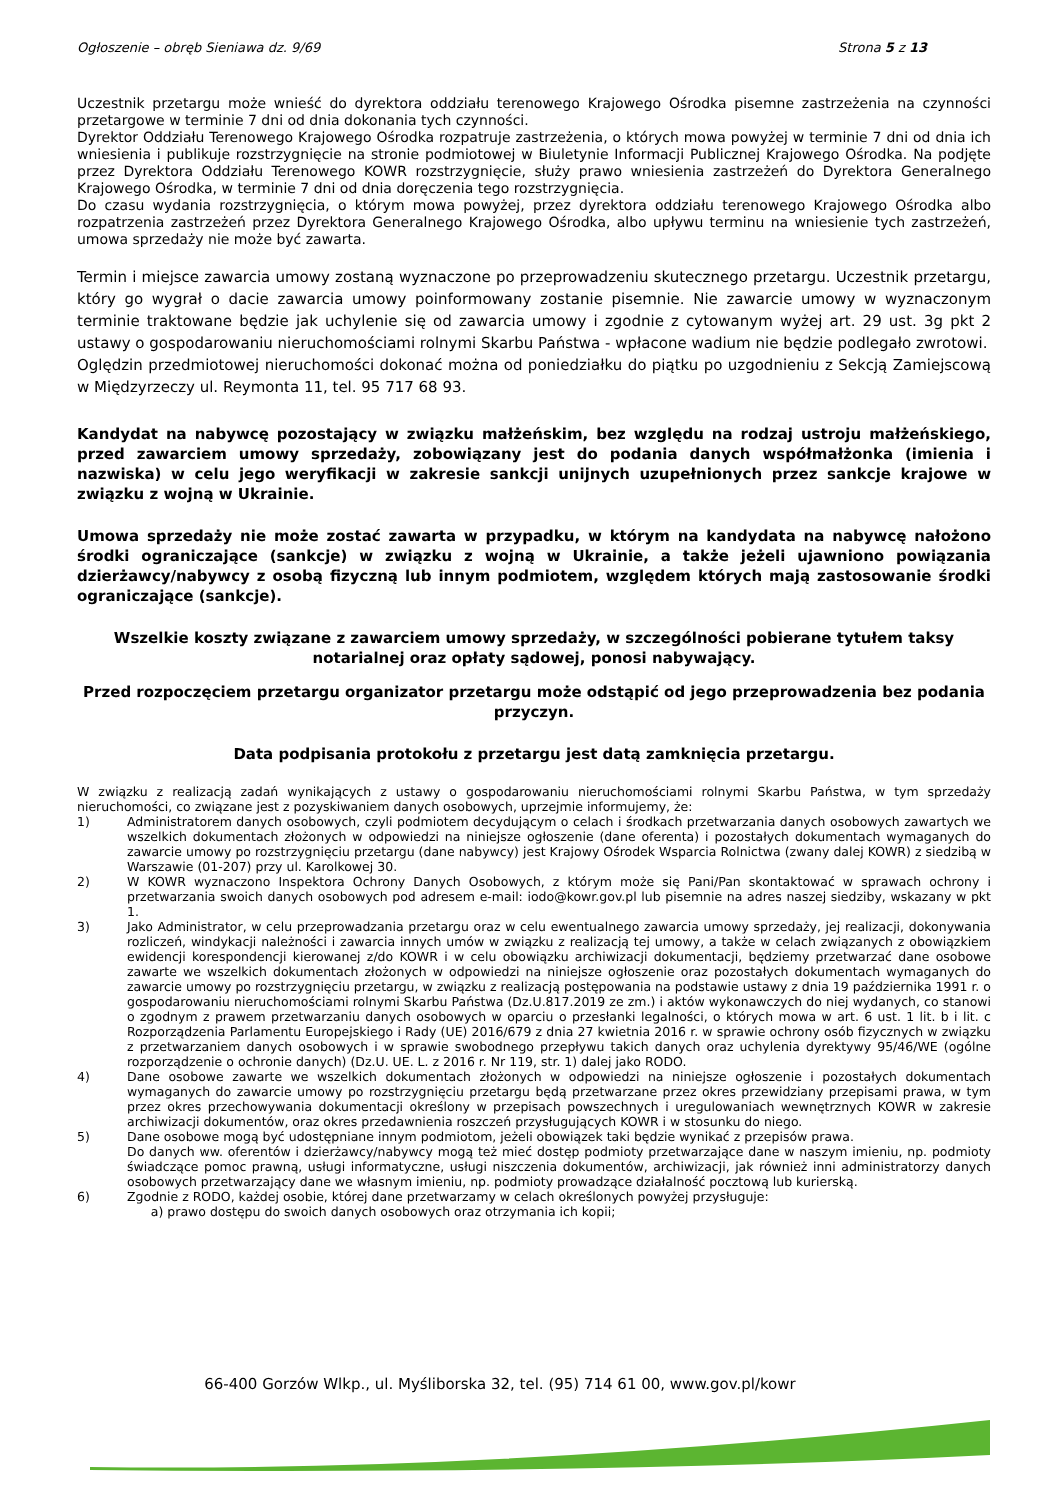Ogłoszenie – obręb Sieniawa dz. 9/69 Strona 5 z 13
Uczestnik przetargu może wnieść do dyrektora oddziału terenowego Krajowego Ośrodka pisemne zastrzeżenia na czynności przetargowe w terminie 7 dni od dnia dokonania tych czynności.
Dyrektor Oddziału Terenowego Krajowego Ośrodka rozpatruje zastrzeżenia, o których mowa powyżej w terminie 7 dni od dnia ich wniesienia i publikuje rozstrzygnięcie na stronie podmiotowej w Biuletynie Informacji Publicznej Krajowego Ośrodka. Na podjęte przez Dyrektora Oddziału Terenowego KOWR rozstrzygnięcie, służy prawo wniesienia zastrzeżeń do Dyrektora Generalnego Krajowego Ośrodka, w terminie 7 dni od dnia doręczenia tego rozstrzygnięcia.
Do czasu wydania rozstrzygnięcia, o którym mowa powyżej, przez dyrektora oddziału terenowego Krajowego Ośrodka albo rozpatrzenia zastrzeżeń przez Dyrektora Generalnego Krajowego Ośrodka, albo upływu terminu na wniesienie tych zastrzeżeń, umowa sprzedaży nie może być zawarta.
Termin i miejsce zawarcia umowy zostaną wyznaczone po przeprowadzeniu skutecznego przetargu. Uczestnik przetargu, który go wygrał o dacie zawarcia umowy poinformowany zostanie pisemnie. Nie zawarcie umowy w wyznaczonym terminie traktowane będzie jak uchylenie się od zawarcia umowy i zgodnie z cytowanym wyżej art. 29 ust. 3g pkt 2 ustawy o gospodarowaniu nieruchomościami rolnymi Skarbu Państwa - wpłacone wadium nie będzie podlegało zwrotowi.
Oględzin przedmiotowej nieruchomości dokonać można od poniedziałku do piątku po uzgodnieniu z Sekcją Zamiejscową w Międzyrzeczy ul. Reymonta 11, tel. 95 717 68 93.
Kandydat na nabywcę pozostający w związku małżeńskim, bez względu na rodzaj ustroju małżeńskiego, przed zawarciem umowy sprzedaży, zobowiązany jest do podania danych współmałżonka (imienia i nazwiska) w celu jego weryfikacji w zakresie sankcji unijnych uzupełnionych przez sankcje krajowe w związku z wojną w Ukrainie.
Umowa sprzedaży nie może zostać zawarta w przypadku, w którym na kandydata na nabywcę nałożono środki ograniczające (sankcje) w związku z wojną w Ukrainie, a także jeżeli ujawniono powiązania dzierżawcy/nabywcy z osobą fizyczną lub innym podmiotem, względem których mają zastosowanie środki ograniczające (sankcje).
Wszelkie koszty związane z zawarciem umowy sprzedaży, w szczególności pobierane tytułem taksy notarialnej oraz opłaty sądowej, ponosi nabywający.
Przed rozpoczęciem przetargu organizator przetargu może odstąpić od jego przeprowadzenia bez podania przyczyn.
Data podpisania protokołu z przetargu jest datą zamknięcia przetargu.
W związku z realizacją zadań wynikających z ustawy o gospodarowaniu nieruchomościami rolnymi Skarbu Państwa, w tym sprzedaży nieruchomości, co związane jest z pozyskiwaniem danych osobowych, uprzejmie informujemy, że:
1) Administratorem danych osobowych, czyli podmiotem decydującym o celach i środkach przetwarzania danych osobowych zawartych we wszelkich dokumentach złożonych w odpowiedzi na niniejsze ogłoszenie (dane oferenta) i pozostałych dokumentach wymaganych do zawarcie umowy po rozstrzygnięciu przetargu (dane nabywcy) jest Krajowy Ośrodek Wsparcia Rolnictwa (zwany dalej KOWR) z siedzibą w Warszawie (01-207) przy ul. Karolkowej 30.
2) W KOWR wyznaczono Inspektora Ochrony Danych Osobowych, z którym może się Pani/Pan skontaktować w sprawach ochrony i przetwarzania swoich danych osobowych pod adresem e-mail: iodo@kowr.gov.pl lub pisemnie na adres naszej siedziby, wskazany w pkt 1.
3) Jako Administrator, w celu przeprowadzania przetargu oraz w celu ewentualnego zawarcia umowy sprzedaży, jej realizacji, dokonywania rozliczeń, windykacji należności i zawarcia innych umów w związku z realizacją tej umowy, a także w celach związanych z obowiązkiem ewidencji korespondencji kierowanej z/do KOWR i w celu obowiązku archiwizacji dokumentacji, będziemy przetwarzać dane osobowe zawarte we wszelkich dokumentach złożonych w odpowiedzi na niniejsze ogłoszenie oraz pozostałych dokumentach wymaganych do zawarcie umowy po rozstrzygnięciu przetargu, w związku z realizacją postępowania na podstawie ustawy z dnia 19 października 1991 r. o gospodarowaniu nieruchomościami rolnymi Skarbu Państwa (Dz.U.817.2019 ze zm.) i aktów wykonawczych do niej wydanych, co stanowi o zgodnym z prawem przetwarzaniu danych osobowych w oparciu o przesłanki legalności, o których mowa w art. 6 ust. 1 lit. b i lit. c Rozporządzenia Parlamentu Europejskiego i Rady (UE) 2016/679 z dnia 27 kwietnia 2016 r. w sprawie ochrony osób fizycznych w związku z przetwarzaniem danych osobowych i w sprawie swobodnego przepływu takich danych oraz uchylenia dyrektywy 95/46/WE (ogólne rozporządzenie o ochronie danych) (Dz.U. UE. L. z 2016 r. Nr 119, str. 1) dalej jako RODO.
4) Dane osobowe zawarte we wszelkich dokumentach złożonych w odpowiedzi na niniejsze ogłoszenie i pozostałych dokumentach wymaganych do zawarcie umowy po rozstrzygnięciu przetargu będą przetwarzane przez okres przewidziany przepisami prawa, w tym przez okres przechowywania dokumentacji określony w przepisach powszechnych i uregulowaniach wewnętrznych KOWR w zakresie archiwizacji dokumentów, oraz okres przedawnienia roszczeń przysługujących KOWR i w stosunku do niego.
5) Dane osobowe mogą być udostępniane innym podmiotom, jeżeli obowiązek taki będzie wynikać z przepisów prawa.
Do danych ww. oferentów i dzierżawcy/nabywcy mogą też mieć dostęp podmioty przetwarzające dane w naszym imieniu, np. podmioty świadczące pomoc prawną, usługi informatyczne, usługi niszczenia dokumentów, archiwizacji, jak również inni administratorzy danych osobowych przetwarzający dane we własnym imieniu, np. podmioty prowadzące działalność pocztową lub kurierską.
6) Zgodnie z RODO, każdej osobie, której dane przetwarzamy w celach określonych powyżej przysługuje:
a) prawo dostępu do swoich danych osobowych oraz otrzymania ich kopii;
66-400 Gorzów Wlkp., ul. Myśliborska 32, tel. (95) 714 61 00, www.gov.pl/kowr